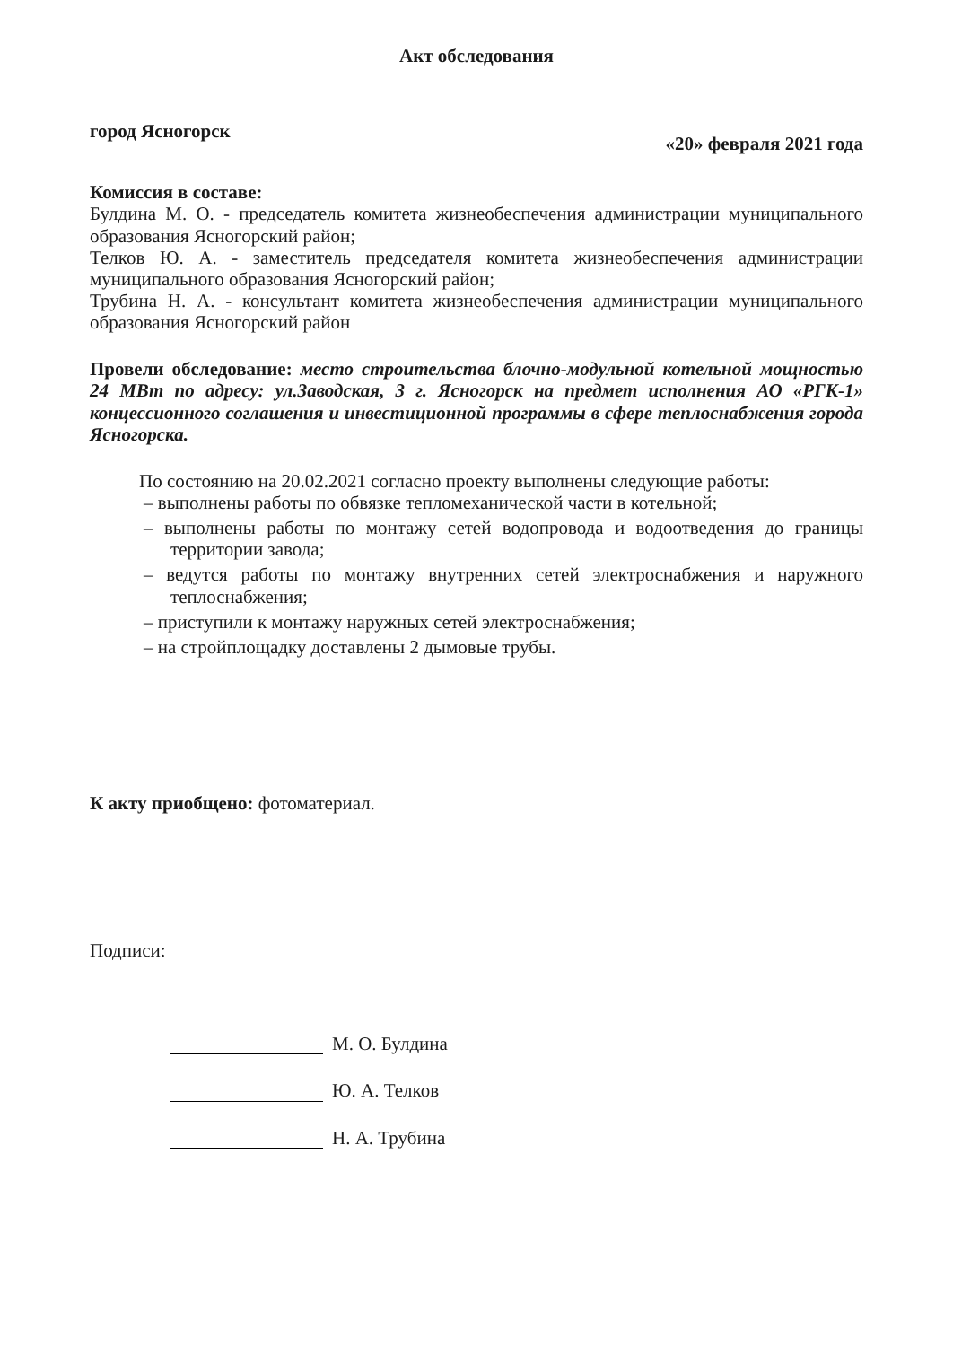Акт обследования
город Ясногорск «20» февраля 2021 года
Комиссия в составе:
Булдина М. О. - председатель комитета жизнеобеспечения администрации муниципального образования Ясногорский район;
Телков Ю. А. - заместитель председателя комитета жизнеобеспечения администрации муниципального образования Ясногорский район;
Трубина Н. А. - консультант комитета жизнеобеспечения администрации муниципального образования Ясногорский район
Провели обследование: место строительства блочно-модульной котельной мощностью 24 МВт по адресу: ул.Заводская, 3 г. Ясногорск на предмет исполнения АО «РГК-1» концессионного соглашения и инвестиционной программы в сфере теплоснабжения города Ясногорска.
По состоянию на 20.02.2021 согласно проекту выполнены следующие работы:
– выполнены работы по обвязке тепломеханической части в котельной;
– выполнены работы по монтажу сетей водопровода и водоотведения до границы территории завода;
– ведутся работы по монтажу внутренних сетей электроснабжения и наружного теплоснабжения;
– приступили к монтажу наружных сетей электроснабжения;
– на стройплощадку доставлены 2 дымовые трубы.
К акту приобщено: фотоматериал.
Подписи:
М. О. Булдина
Ю. А. Телков
Н. А. Трубина